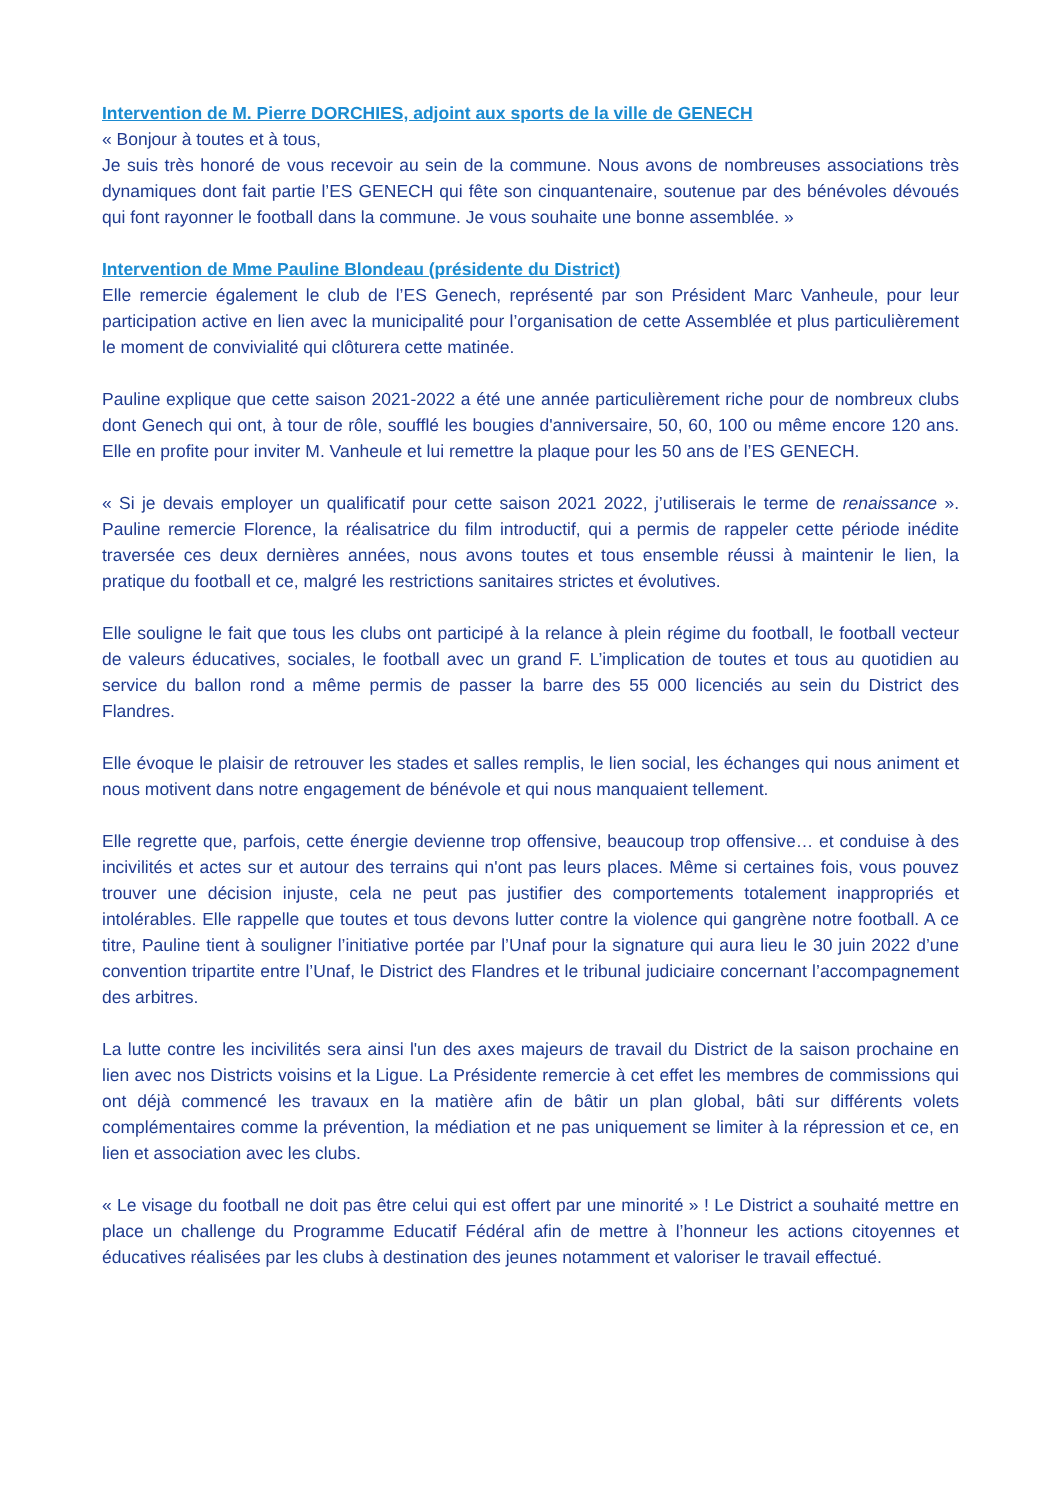Intervention de M. Pierre DORCHIES, adjoint aux sports de la ville de GENECH
« Bonjour à toutes et à tous,
Je suis très honoré de vous recevoir au sein de la commune. Nous avons de nombreuses associations très dynamiques dont fait partie l’ES GENECH qui fête son cinquantenaire, soutenue par des bénévoles dévoués qui font rayonner le football dans la commune. Je vous souhaite une bonne assemblée. »
Intervention de Mme Pauline Blondeau (présidente du District)
Elle remercie également le club de l’ES Genech, représenté par son Président Marc Vanheule, pour leur participation active en lien avec la municipalité pour l’organisation de cette Assemblée et plus particulièrement le moment de convivialité qui clôturera cette matinée.
Pauline explique que cette saison 2021-2022 a été une année particulièrement riche pour de nombreux clubs dont Genech qui ont, à tour de rôle, soufflé les bougies d'anniversaire, 50, 60, 100 ou même encore 120 ans. Elle en profite pour inviter M. Vanheule et lui remettre la plaque pour les 50 ans de l’ES GENECH.
« Si je devais employer un qualificatif pour cette saison 2021 2022, j’utiliserais le terme de renaissance ». Pauline remercie Florence, la réalisatrice du film introductif, qui a permis de rappeler cette période inédite traversée ces deux dernières années, nous avons toutes et tous ensemble réussi à maintenir le lien, la pratique du football et ce, malgré les restrictions sanitaires strictes et évolutives.
Elle souligne le fait que tous les clubs ont participé à la relance à plein régime du football, le football vecteur de valeurs éducatives, sociales, le football avec un grand F. L’implication de toutes et tous au quotidien au service du ballon rond a même permis de passer la barre des 55 000 licenciés au sein du District des Flandres.
Elle évoque le plaisir de retrouver les stades et salles remplis, le lien social, les échanges qui nous animent et nous motivent dans notre engagement de bénévole et qui nous manquaient tellement.
Elle regrette que, parfois, cette énergie devienne trop offensive, beaucoup trop offensive… et conduise à des incivilités et actes sur et autour des terrains qui n'ont pas leurs places. Même si certaines fois, vous pouvez trouver une décision injuste, cela ne peut pas justifier des comportements totalement inappropriés et intolérables. Elle rappelle que toutes et tous devons lutter contre la violence qui gangrène notre football. A ce titre, Pauline tient à souligner l’initiative portée par l’Unaf pour la signature qui aura lieu le 30 juin 2022 d’une convention tripartite entre l’Unaf, le District des Flandres et le tribunal judiciaire concernant l’accompagnement des arbitres.
La lutte contre les incivilités sera ainsi l'un des axes majeurs de travail du District de la saison prochaine en lien avec nos Districts voisins et la Ligue. La Présidente remercie à cet effet les membres de commissions qui ont déjà commencé les travaux en la matière afin de bâtir un plan global, bâti sur différents volets complémentaires comme la prévention, la médiation et ne pas uniquement se limiter à la répression et ce, en lien et association avec les clubs.
« Le visage du football ne doit pas être celui qui est offert par une minorité » ! Le District a souhaité mettre en place un challenge du Programme Educatif Fédéral afin de mettre à l’honneur les actions citoyennes et éducatives réalisées par les clubs à destination des jeunes notamment et valoriser le travail effectué.